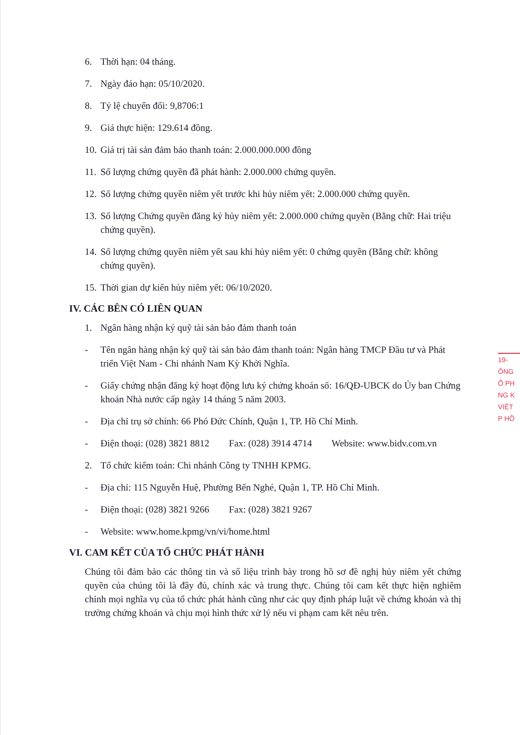6. Thời hạn: 04 tháng.
7. Ngày đáo hạn: 05/10/2020.
8. Tỷ lệ chuyển đổi: 9,8706:1
9. Giá thực hiện: 129.614 đồng.
10. Giá trị tài sản đảm bảo thanh toán: 2.000.000.000 đồng
11. Số lượng chứng quyền đã phát hành: 2.000.000 chứng quyền.
12. Số lượng chứng quyền niêm yết trước khi hủy niêm yết: 2.000.000 chứng quyền.
13. Số lượng Chứng quyền đăng ký hủy niêm yết: 2.000.000 chứng quyền (Bằng chữ: Hai triệu chứng quyền).
14. Số lượng chứng quyền niêm yết sau khi hủy niêm yết: 0 chứng quyền (Bằng chữ: không chứng quyền).
15. Thời gian dự kiến hủy niêm yết: 06/10/2020.
IV. CÁC BÊN CÓ LIÊN QUAN
1. Ngân hàng nhận ký quỹ tài sản bảo đảm thanh toán
- Tên ngân hàng nhận ký quỹ tài sản bảo đảm thanh toán: Ngân hàng TMCP Đầu tư và Phát triển Việt Nam - Chi nhánh Nam Kỳ Khởi Nghĩa.
- Giấy chứng nhận đăng ký hoạt động lưu ký chứng khoán số: 16/QĐ-UBCK do Ủy ban Chứng khoán Nhà nước cấp ngày 14 tháng 5 năm 2003.
- Địa chỉ trụ sở chính: 66 Phó Đức Chính, Quận 1, TP. Hồ Chí Minh.
- Điện thoại: (028) 3821 8812 Fax: (028) 3914 4714 Website: www.bidv.com.vn
2. Tổ chức kiểm toán: Chi nhánh Công ty TNHH KPMG.
- Địa chỉ: 115 Nguyễn Huệ, Phường Bến Nghé, Quận 1, TP. Hồ Chí Minh.
- Điện thoại: (028) 3821 9266 Fax: (028) 3821 9267
- Website: www.home.kpmg/vn/vi/home.html
VI. CAM KẾT CỦA TỔ CHỨC PHÁT HÀNH
Chúng tôi đảm bảo các thông tin và số liệu trình bày trong hồ sơ đề nghị hủy niêm yết chứng quyền của chúng tôi là đầy đủ, chính xác và trung thực. Chúng tôi cam kết thực hiện nghiêm chỉnh mọi nghĩa vụ của tổ chức phát hành cũng như các quy định pháp luật về chứng khoán và thị trường chứng khoán và chịu mọi hình thức xử lý nếu vi phạm cam kết nêu trên.
19-
ÔNG
Ổ PH
NG K
VIỆT
P HỒ